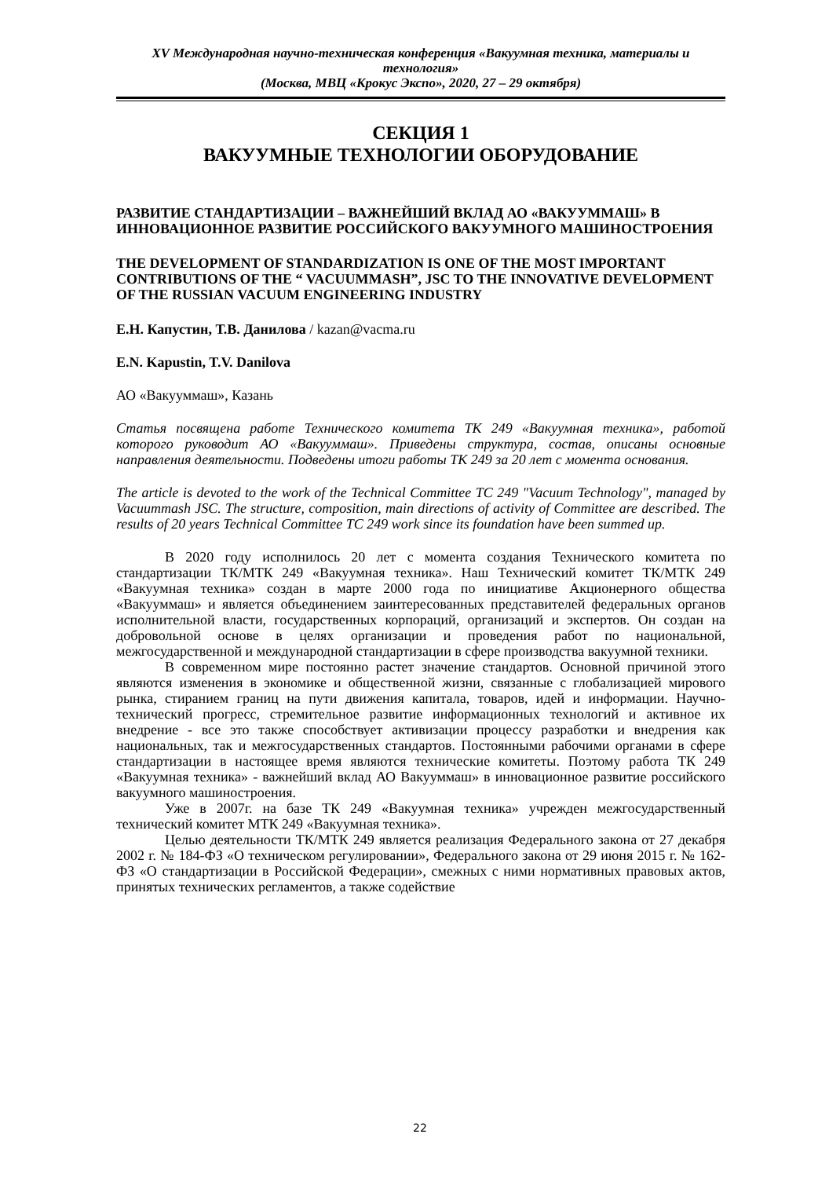XV Международная научно-техническая конференция «Вакуумная техника, материалы и технология»
(Москва, МВЦ «Крокус Экспо», 2020, 27 – 29 октября)
СЕКЦИЯ 1
ВАКУУМНЫЕ ТЕХНОЛОГИИ ОБОРУДОВАНИЕ
РАЗВИТИЕ СТАНДАРТИЗАЦИИ – ВАЖНЕЙШИЙ ВКЛАД АО «ВАКУУММАШ» В ИННОВАЦИОННОЕ РАЗВИТИЕ РОССИЙСКОГО ВАКУУМНОГО МАШИНОСТРОЕНИЯ
THE DEVELOPMENT OF STANDARDIZATION IS ONE OF THE MOST IMPORTANT CONTRIBUTIONS OF THE “ VACUUMMASH”, JSC TO THE INNOVATIVE DEVELOPMENT OF THE RUSSIAN VACUUM ENGINEERING INDUSTRY
Е.Н. Капустин, Т.В. Данилова / kazan@vacma.ru
E.N. Kapustin, T.V. Danilova
АО «Вакууммаш», Казань
Статья посвящена работе Технического комитета ТК 249 «Вакуумная техника», работой которого руководит АО «Вакууммаш». Приведены структура, состав, описаны основные направления деятельности. Подведены итоги работы ТК 249 за 20 лет с момента основания.
The article is devoted to the work of the Technical Committee TC 249 "Vacuum Technology", managed by Vacuummash JSC. The structure, composition, main directions of activity of Committee are described. The results of 20 years Technical Committee TC 249 work since its foundation have been summed up.
В 2020 году исполнилось 20 лет с момента создания Технического комитета по стандартизации ТК/МТК 249 «Вакуумная техника». Наш Технический комитет ТК/МТК 249 «Вакуумная техника» создан в марте 2000 года по инициативе Акционерного общества «Вакууммаш» и является объединением заинтересованных представителей федеральных органов исполнительной власти, государственных корпораций, организаций и экспертов. Он создан на добровольной основе в целях организации и проведения работ по национальной, межгосударственной и международной стандартизации в сфере производства вакуумной техники.
В современном мире постоянно растет значение стандартов. Основной причиной этого являются изменения в экономике и общественной жизни, связанные с глобализацией мирового рынка, стиранием границ на пути движения капитала, товаров, идей и информации. Научно-технический прогресс, стремительное развитие информационных технологий и активное их внедрение - все это также способствует активизации процессу разработки и внедрения как национальных, так и межгосударственных стандартов. Постоянными рабочими органами в сфере стандартизации в настоящее время являются технические комитеты. Поэтому работа ТК 249 «Вакуумная техника» - важнейший вклад АО Вакууммаш» в инновационное развитие российского вакуумного машиностроения.
Уже в 2007г. на базе ТК 249 «Вакуумная техника» учрежден межгосударственный технический комитет МТК 249 «Вакуумная техника».
Целью деятельности ТК/МТК 249 является реализация Федерального закона от 27 декабря 2002 г. № 184-ФЗ «О техническом регулировании», Федерального закона от 29 июня 2015 г. № 162-ФЗ «О стандартизации в Российской Федерации», смежных с ними нормативных правовых актов, принятых технических регламентов, а также содействие
22